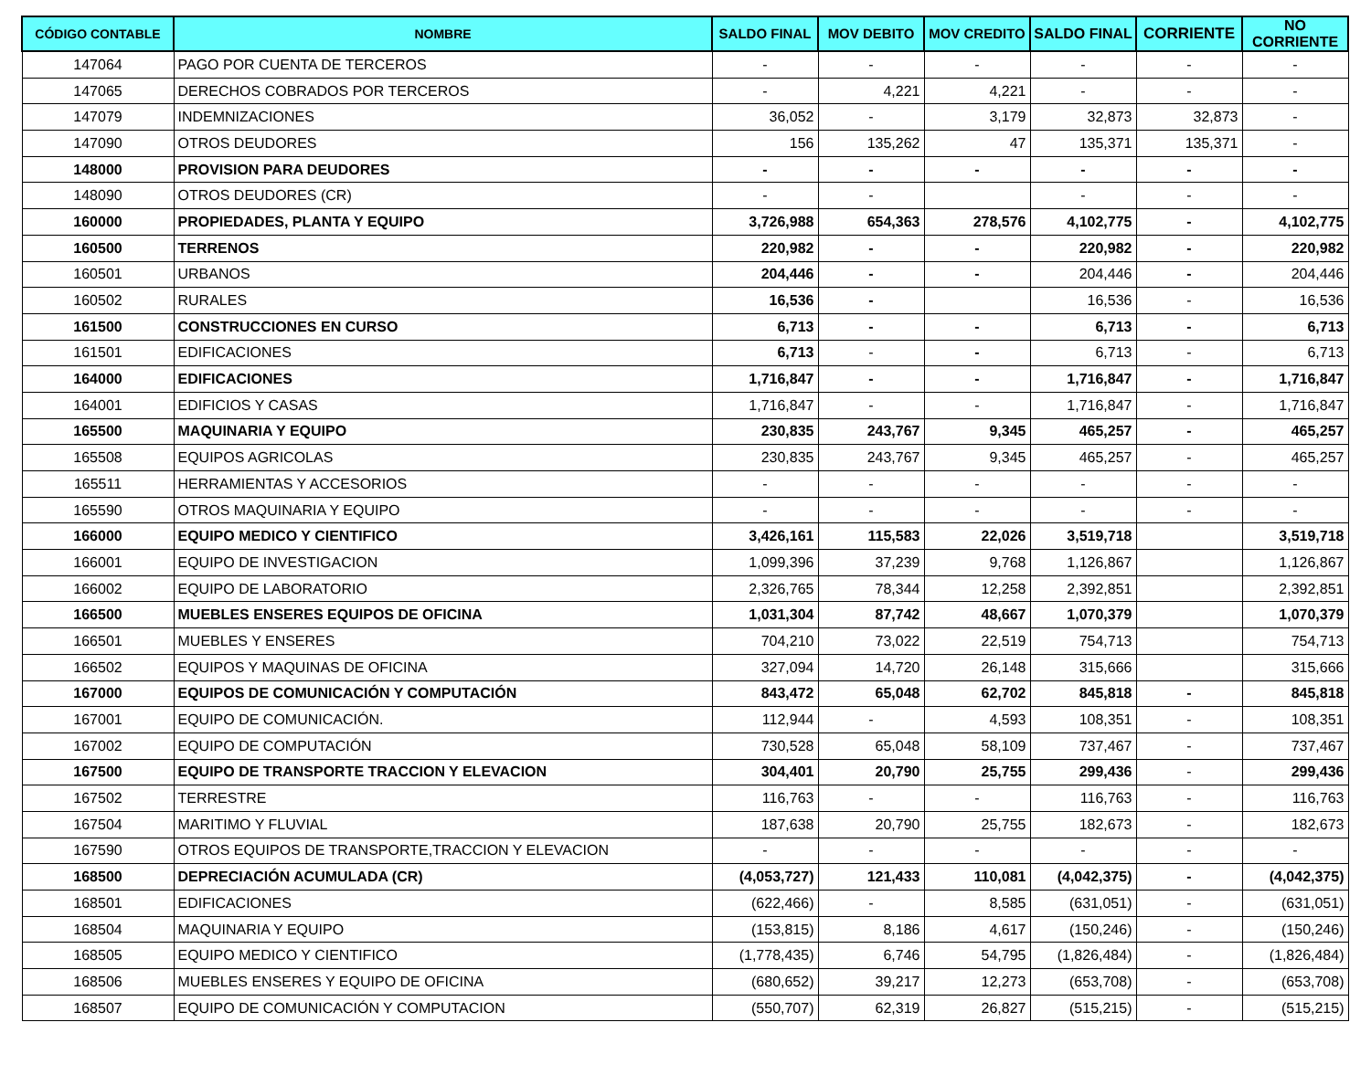| CÓDIGO CONTABLE | NOMBRE | SALDO FINAL | MOV DEBITO | MOV CREDITO | SALDO FINAL | CORRIENTE | NO CORRIENTE |
| --- | --- | --- | --- | --- | --- | --- | --- |
| 147064 | PAGO POR CUENTA DE TERCEROS | - | - | - | - | - | - |
| 147065 | DERECHOS COBRADOS POR TERCEROS | - | 4,221 | 4,221 | - | - | - |
| 147079 | INDEMNIZACIONES | 36,052 | - | 3,179 | 32,873 | 32,873 | - |
| 147090 | OTROS DEUDORES | 156 | 135,262 | 47 | 135,371 | 135,371 | - |
| 148000 | PROVISION PARA DEUDORES | - | - | - | - | - | - |
| 148090 | OTROS DEUDORES (CR) | - | - | | - | - | - |
| 160000 | PROPIEDADES, PLANTA Y EQUIPO | 3,726,988 | 654,363 | 278,576 | 4,102,775 | - | 4,102,775 |
| 160500 | TERRENOS | 220,982 | - | - | 220,982 | - | 220,982 |
| 160501 | URBANOS | 204,446 | - | - | 204,446 | - | 204,446 |
| 160502 | RURALES | 16,536 | - | | 16,536 | - | 16,536 |
| 161500 | CONSTRUCCIONES EN CURSO | 6,713 | - | - | 6,713 | - | 6,713 |
| 161501 | EDIFICACIONES | 6,713 | - | - | 6,713 | - | 6,713 |
| 164000 | EDIFICACIONES | 1,716,847 | - | - | 1,716,847 | - | 1,716,847 |
| 164001 | EDIFICIOS Y CASAS | 1,716,847 | - | - | 1,716,847 | - | 1,716,847 |
| 165500 | MAQUINARIA Y EQUIPO | 230,835 | 243,767 | 9,345 | 465,257 | - | 465,257 |
| 165508 | EQUIPOS AGRICOLAS | 230,835 | 243,767 | 9,345 | 465,257 | - | 465,257 |
| 165511 | HERRAMIENTAS Y ACCESORIOS | - | - | - | - | - | - |
| 165590 | OTROS MAQUINARIA Y EQUIPO | - | - | - | - | - | - |
| 166000 | EQUIPO MEDICO Y CIENTIFICO | 3,426,161 | 115,583 | 22,026 | 3,519,718 | | 3,519,718 |
| 166001 | EQUIPO DE INVESTIGACION | 1,099,396 | 37,239 | 9,768 | 1,126,867 | | 1,126,867 |
| 166002 | EQUIPO DE LABORATORIO | 2,326,765 | 78,344 | 12,258 | 2,392,851 | | 2,392,851 |
| 166500 | MUEBLES ENSERES EQUIPOS DE OFICINA | 1,031,304 | 87,742 | 48,667 | 1,070,379 | | 1,070,379 |
| 166501 | MUEBLES Y ENSERES | 704,210 | 73,022 | 22,519 | 754,713 | | 754,713 |
| 166502 | EQUIPOS Y MAQUINAS DE OFICINA | 327,094 | 14,720 | 26,148 | 315,666 | | 315,666 |
| 167000 | EQUIPOS DE COMUNICACIÓN Y COMPUTACIÓN | 843,472 | 65,048 | 62,702 | 845,818 | - | 845,818 |
| 167001 | EQUIPO DE COMUNICACIÓN. | 112,944 | - | 4,593 | 108,351 | - | 108,351 |
| 167002 | EQUIPO DE COMPUTACIÓN | 730,528 | 65,048 | 58,109 | 737,467 | - | 737,467 |
| 167500 | EQUIPO DE TRANSPORTE TRACCION Y ELEVACION | 304,401 | 20,790 | 25,755 | 299,436 | - | 299,436 |
| 167502 | TERRESTRE | 116,763 | - | - | 116,763 | - | 116,763 |
| 167504 | MARITIMO Y FLUVIAL | 187,638 | 20,790 | 25,755 | 182,673 | - | 182,673 |
| 167590 | OTROS EQUIPOS DE TRANSPORTE,TRACCION Y ELEVACION | - | - | - | - | - | - |
| 168500 | DEPRECIACIÓN ACUMULADA (CR) | (4,053,727) | 121,433 | 110,081 | (4,042,375) | - | (4,042,375) |
| 168501 | EDIFICACIONES | (622,466) | - | 8,585 | (631,051) | - | (631,051) |
| 168504 | MAQUINARIA Y EQUIPO | (153,815) | 8,186 | 4,617 | (150,246) | - | (150,246) |
| 168505 | EQUIPO MEDICO Y CIENTIFICO | (1,778,435) | 6,746 | 54,795 | (1,826,484) | - | (1,826,484) |
| 168506 | MUEBLES ENSERES Y EQUIPO DE OFICINA | (680,652) | 39,217 | 12,273 | (653,708) | - | (653,708) |
| 168507 | EQUIPO DE COMUNICACIÓN Y COMPUTACION | (550,707) | 62,319 | 26,827 | (515,215) | - | (515,215) |